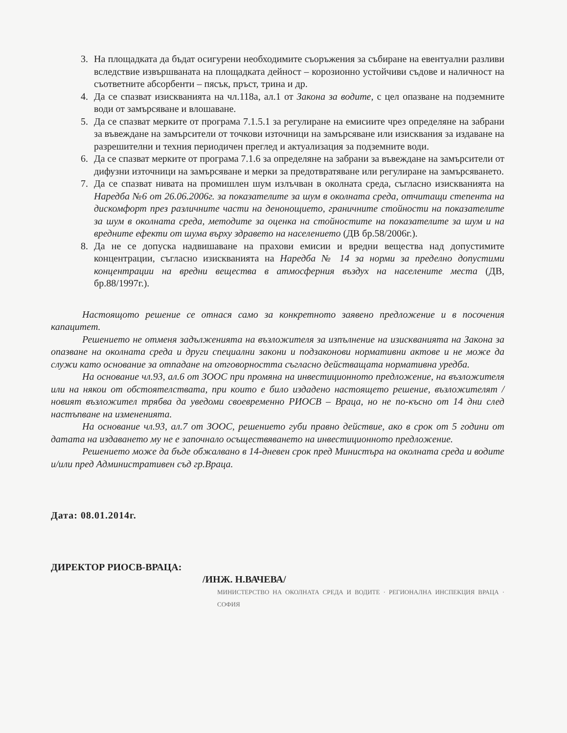3. На площадката да бъдат осигурени необходимите съоръжения за събиране на евентуални разливи вследствие извършваната на площадката дейност – корозионно устойчиви съдове и наличност на съответните абсорбенти – пясък, пръст, трина и др.
4. Да се спазват изискванията на чл.118а, ал.1 от Закона за водите, с цел опазване на подземните води от замърсяване и влошаване.
5. Да се спазват мерките от програма 7.1.5.1 за регулиране на емисиите чрез определяне на забрани за въвеждане на замърсители от точкови източници на замърсяване или изисквания за издаване на разрешителни и техния периодичен преглед и актуализация за подземните води.
6. Да се спазват мерките от програма 7.1.6 за определяне на забрани за въвеждане на замърсители от дифузни източници на замърсяване и мерки за предотвратяване или регулиране на замърсяването.
7. Да се спазват нивата на промишлен шум излъчван в околната среда, съгласно изискванията на Наредба №6 от 26.06.2006г. за показателите за шум в околната среда, отчитащи степента на дискомфорт през различните части на денонощието, граничните стойности на показателите за шум в околната среда, методите за оценка на стойностите на показателите за шум и на вредните ефекти от шума върху здравето на населението (ДВ бр.58/2006г.).
8. Да не се допуска надвишаване на прахови емисии и вредни вещества над допустимите концентрации, съгласно изискванията на Наредба № 14 за норми за пределно допустими концентрации на вредни вещества в атмосферния въздух на населените места (ДВ, бр.88/1997г.).
Настоящото решение се отнася само за конкретното заявено предложение и в посочения капацитет.
Решението не отменя задълженията на възложителя за изпълнение на изискванията на Закона за опазване на околната среда и други специални закони и подзаконови нормативни актове и не може да служи като основание за отпадане на отговорността съгласно действащата нормативна уредба.
На основание чл.93, ал.6 от ЗООС при промяна на инвестиционното предложение, на възложителя или на някои от обстоятелствата, при които е било издадено настоящето решение, възложителят /новият възложител трябва да уведоми своевременно РИОСВ – Враца, но не по-късно от 14 дни след настъпване на измененията.
На основание чл.93, ал.7 от ЗООС, решението губи правно действие, ако в срок от 5 години от датата на издаването му не е започнало осъществяването на инвестиционното предложение.
Решението може да бъде обжалвано в 14-дневен срок пред Министъра на околната среда и водите и/или пред Административен съд гр.Враца.
Дата: 08.01.2014г.
ДИРЕКТОР РИОСВ-ВРАЦА:
/ИНЖ. Н.ВАЧЕВА/
МИНИСТЕРСТВО НА ОКОЛНАТА СРЕДА И ВОДИТЕ · РЕГИОНАЛНА ИНСПЕКЦИЯ ВРАЦА · СОФИЯ